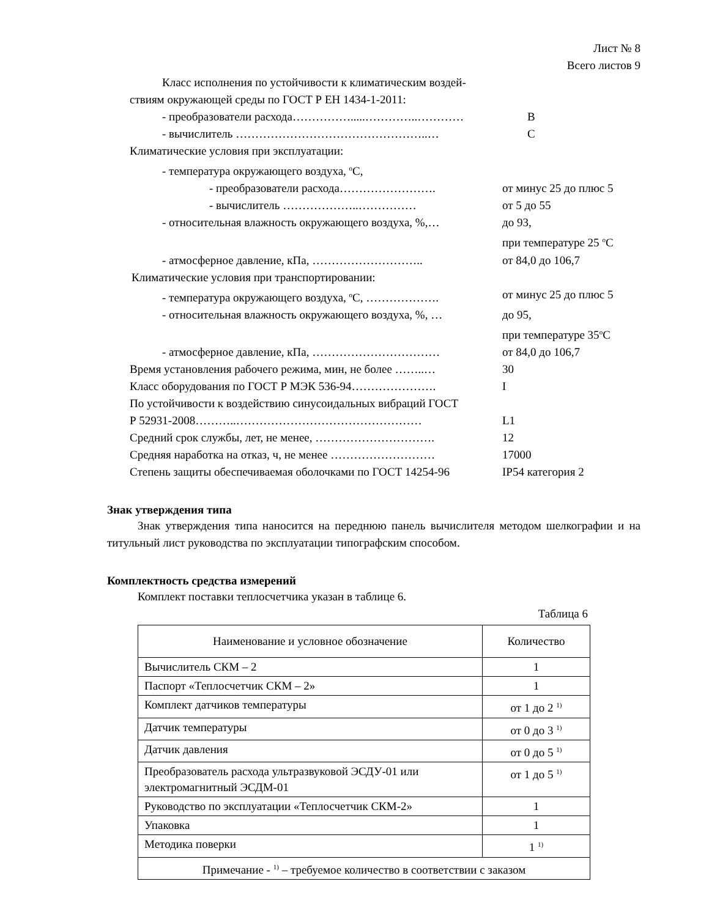Лист № 8
Всего листов 9
Класс исполнения по устойчивости к климатическим воздей-
ствиям окружающей среды по ГОСТ Р ЕН 1434-1-2011:
- преобразователи расхода…………….....…………..………… В
- вычислитель …………………………………………..… С
Климатические условия при эксплуатации:
- температура окружающего воздуха, <sup>о</sup>С,
- преобразователи расхода……………………. от минус 25 до плюс 5
- вычислитель ………………..…………… от 5 до 55
- относительная влажность окружающего воздуха, %,… до 93,
при температуре 25 <sup>о</sup>С
- атмосферное давление, кПа, ……………………….. от 84,0 до 106,7
Климатические условия при транспортировании:
- температура окружающего воздуха, <sup>о</sup>С, ………………. от минус 25 до плюс 5
- относительная влажность окружающего воздуха, %, … до 95,
при температуре 35<sup>о</sup>С
- атмосферное давление, кПа, …………………………… от 84,0 до 106,7
Время установления рабочего режима, мин, не более ……..… 30
Класс оборудования по ГОСТ Р МЭК 536-94…………………. I
По устойчивости к воздействию синусоидальных вибраций ГОСТ
Р 52931-2008………..………………………………………… L1
Средний срок службы, лет, не менее, …………………………. 12
Средняя наработка на отказ, ч, не менее ……………………… 17000
Степень защиты обеспечиваемая оболочками по ГОСТ 14254-96 IP54 категория 2
Знак утверждения типа
Знак утверждения типа наносится на переднюю панель вычислителя методом шелкографии и на титульный лист руководства по эксплуатации типографским способом.
Комплектность средства измерений
Комплект поставки теплосчетчика указан в таблице 6.
Таблица 6
| Наименование и условное обозначение | Количество |
| --- | --- |
| Вычислитель СКМ – 2 | 1 |
| Паспорт «Теплосчетчик СКМ – 2» | 1 |
| Комплект датчиков температуры | от 1 до 2 <sup>1)</sup> |
| Датчик температуры | от 0 до 3 <sup>1)</sup> |
| Датчик давления | от 0 до 5 <sup>1)</sup> |
| Преобразователь расхода ультразвуковой ЭСДУ-01 или электромагнитный ЭСДМ-01 | от 1 до 5 <sup>1)</sup> |
| Руководство по эксплуатации «Теплосчетчик СКМ-2» | 1 |
| Упаковка | 1 |
| Методика поверки | 1 <sup>1)</sup> |
| Примечание - <sup>1)</sup> – требуемое количество в соответствии с заказом | |